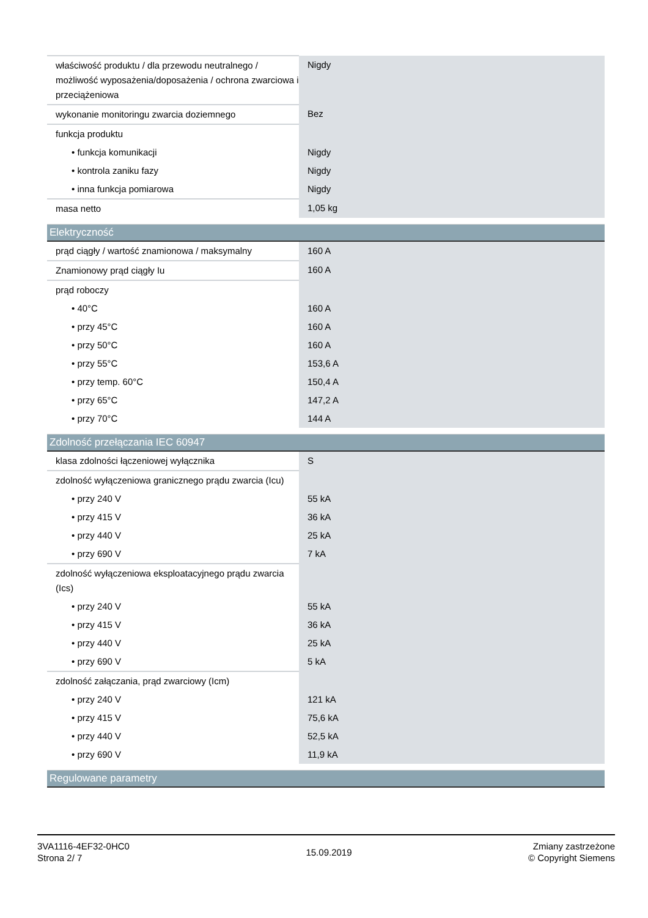| właściwość produktu / dla przewodu neutralnego / możliwość wyposażenia/doposażenia / ochrona zwarciowa i przeciążeniowa | Nigdy |
| wykonanie monitoringu zwarcia doziemnego | Bez |
| funkcja produktu | |
| • funkcja komunikacji | Nigdy |
| • kontrola zaniku fazy | Nigdy |
| • inna funkcja pomiarowa | Nigdy |
| masa netto | 1,05 kg |
Elektryczność
| prąd ciągły / wartość znamionowa / maksymalny | 160 A |
| Znamionowy prąd ciągły Iu | 160 A |
| prąd roboczy | |
| • 40°C | 160 A |
| • przy 45°C | 160 A |
| • przy 50°C | 160 A |
| • przy 55°C | 153,6 A |
| • przy temp. 60°C | 150,4 A |
| • przy 65°C | 147,2 A |
| • przy 70°C | 144 A |
Zdolność przełączania IEC 60947
| klasa zdolności łączeniowej wyłącznika | S |
| zdolność wyłączeniowa granicznego prądu zwarcia (Icu) | |
| • przy 240 V | 55 kA |
| • przy 415 V | 36 kA |
| • przy 440 V | 25 kA |
| • przy 690 V | 7 kA |
| zdolność wyłączeniowa eksploatacyjnego prądu zwarcia (Ics) | |
| • przy 240 V | 55 kA |
| • przy 415 V | 36 kA |
| • przy 440 V | 25 kA |
| • przy 690 V | 5 kA |
| zdolność załączania, prąd zwarciowy (Icm) | |
| • przy 240 V | 121 kA |
| • przy 415 V | 75,6 kA |
| • przy 440 V | 52,5 kA |
| • przy 690 V | 11,9 kA |
Regulowane parametry
3VA1116-4EF32-0HC0
Strona 2/ 7
15.09.2019
Zmiany zastrzeżone
© Copyright Siemens